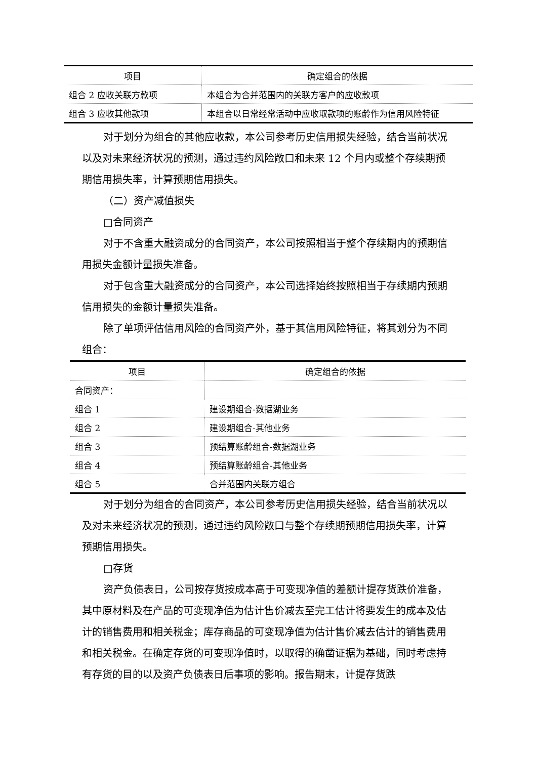| 项目 | 确定组合的依据 |
| --- | --- |
| 组合 2 应收关联方款项 | 本组合为合并范围内的关联方客户的应收款项 |
| 组合 3 应收其他款项 | 本组合以日常经常活动中应收取款项的账龄作为信用风险特征 |
对于划分为组合的其他应收款，本公司参考历史信用损失经验，结合当前状况以及对未来经济状况的预测，通过违约风险敞口和未来 12 个月内或整个存续期预期信用损失率，计算预期信用损失。
（二）资产减值损失
□合同资产
对于不含重大融资成分的合同资产，本公司按照相当于整个存续期内的预期信用损失金额计量损失准备。
对于包含重大融资成分的合同资产，本公司选择始终按照相当于存续期内预期信用损失的金额计量损失准备。
除了单项评估信用风险的合同资产外，基于其信用风险特征，将其划分为不同组合：
| 项目 | 确定组合的依据 |
| --- | --- |
| 合同资产： | |
| 组合 1 | 建设期组合-数据湖业务 |
| 组合 2 | 建设期组合-其他业务 |
| 组合 3 | 预结算账龄组合-数据湖业务 |
| 组合 4 | 预结算账龄组合-其他业务 |
| 组合 5 | 合并范围内关联方组合 |
对于划分为组合的合同资产，本公司参考历史信用损失经验，结合当前状况以及对未来经济状况的预测，通过违约风险敞口与整个存续期预期信用损失率，计算预期信用损失。
□存货
资产负债表日，公司按存货按成本高于可变现净值的差额计提存货跌价准备，其中原材料及在产品的可变现净值为估计售价减去至完工估计将要发生的成本及估计的销售费用和相关税金；库存商品的可变现净值为估计售价减去估计的销售费用和相关税金。在确定存货的可变现净值时，以取得的确凿证据为基础，同时考虑持有存货的目的以及资产负债表日后事项的影响。报告期末，计提存货跌